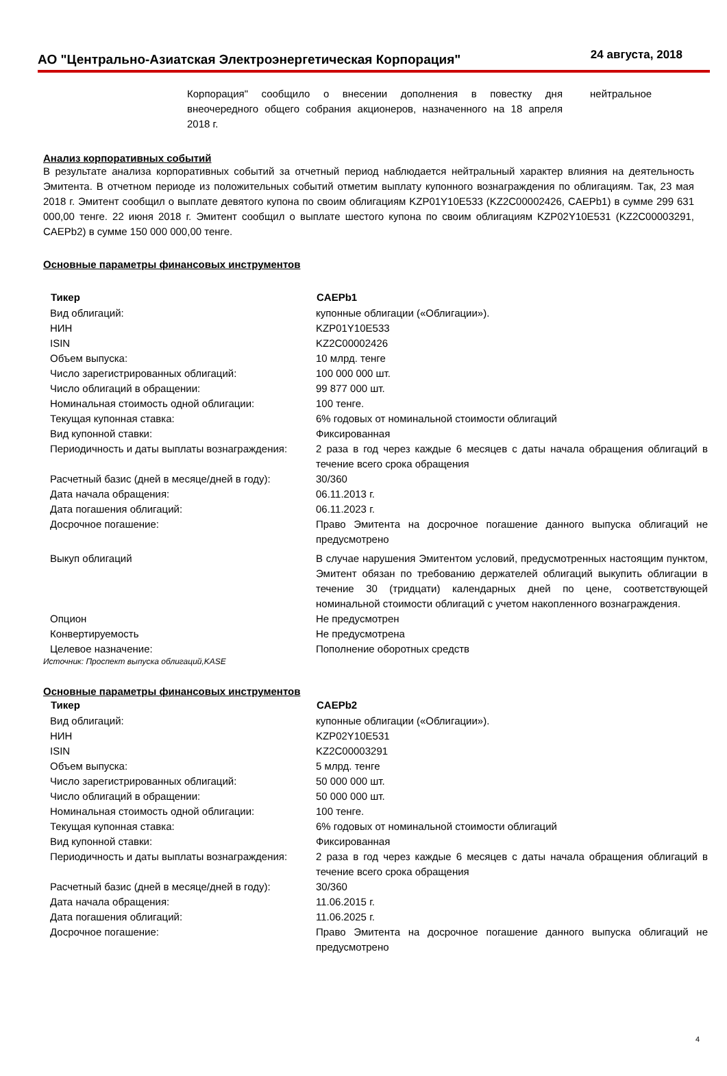АО "Центрально-Азиатская Электроэнергетическая Корпорация"
24 августа, 2018
Корпорация" сообщило о внесении дополнения в повестку дня внеочередного общего собрания акционеров, назначенного на 18 апреля 2018 г.
нейтральное
Анализ корпоративных событий
В результате анализа корпоративных событий за отчетный период наблюдается нейтральный характер влияния на деятельность Эмитента. В отчетном периоде из положительных событий отметим выплату купонного вознаграждения по облигациям. Так, 23 мая 2018 г. Эмитент сообщил о выплате девятого купона по своим облигациям KZP01Y10E533 (KZ2C00002426, CAEPb1) в сумме 299 631 000,00 тенге. 22 июня 2018 г. Эмитент сообщил о выплате шестого купона по своим облигациям KZP02Y10E531 (KZ2C00003291, CAEPb2) в сумме 150 000 000,00 тенге.
Основные параметры финансовых инструментов
| Тикер | CAEPb1 |
| --- | --- |
| Вид облигаций: | купонные облигации («Облигации»). |
| НИН | KZP01Y10E533 |
| ISIN | KZ2C00002426 |
| Объем выпуска: | 10 млрд. тенге |
| Число зарегистрированных облигаций: | 100 000 000 шт. |
| Число облигаций в обращении: | 99 877 000 шт. |
| Номинальная стоимость одной облигации: | 100 тенге. |
| Текущая купонная ставка: | 6% годовых от номинальной стоимости облигаций |
| Вид купонной ставки: | Фиксированная |
| Периодичность и даты выплаты вознаграждения: | 2 раза в год через каждые 6 месяцев с даты начала обращения облигаций в течение всего срока обращения |
| Расчетный базис (дней в месяце/дней в году): | 30/360 |
| Дата начала обращения: | 06.11.2013 г. |
| Дата погашения облигаций: | 06.11.2023 г. |
| Досрочное погашение: | Право Эмитента на досрочное погашение данного выпуска облигаций не предусмотрено |
| Выкуп облигаций | В случае нарушения Эмитентом условий, предусмотренных настоящим пунктом, Эмитент обязан по требованию держателей облигаций выкупить облигации в течение 30 (тридцати) календарных дней по цене, соответствующей номинальной стоимости облигаций с учетом накопленного вознаграждения. |
| Опцион | Не предусмотрен |
| Конвертируемость | Не предусмотрена |
| Целевое назначение: | Пополнение оборотных средств |
Источник: Проспект выпуска облигаций,KASE
Основные параметры финансовых инструментов
| Тикер | CAEPb2 |
| --- | --- |
| Вид облигаций: | купонные облигации («Облигации»). |
| НИН | KZP02Y10E531 |
| ISIN | KZ2C00003291 |
| Объем выпуска: | 5 млрд. тенге |
| Число зарегистрированных облигаций: | 50 000 000 шт. |
| Число облигаций в обращении: | 50 000 000 шт. |
| Номинальная стоимость одной облигации: | 100 тенге. |
| Текущая купонная ставка: | 6% годовых от номинальной стоимости облигаций |
| Вид купонной ставки: | Фиксированная |
| Периодичность и даты выплаты вознаграждения: | 2 раза в год через каждые 6 месяцев с даты начала обращения облигаций в течение всего срока обращения |
| Расчетный базис (дней в месяце/дней в году): | 30/360 |
| Дата начала обращения: | 11.06.2015 г. |
| Дата погашения облигаций: | 11.06.2025 г. |
| Досрочное погашение: | Право Эмитента на досрочное погашение данного выпуска облигаций не предусмотрено |
4